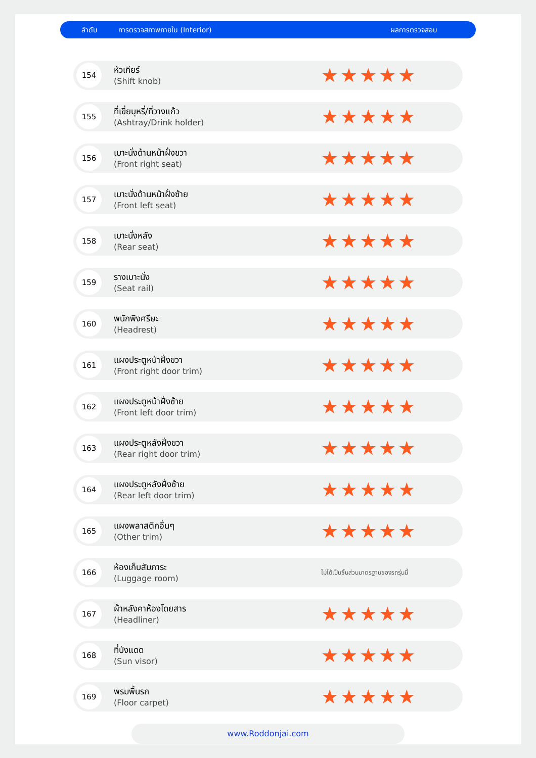ลำดับ การตรวจสภาพภายใน (Interior) ผลการตรวจสอบ
| 154 | หัวเกียร์ (Shift knob) | ★★★★★ |
| 155 | ที่เขี่ยบุหรี่/ที่วางแก้ว (Ashtray/Drink holder) | ★★★★★ |
| 156 | เบาะนั่งด้านหน้าฝั่งขวา (Front right seat) | ★★★★★ |
| 157 | เบาะนั่งด้านหน้าฝั่งซ้าย (Front left seat) | ★★★★★ |
| 158 | เบาะนั่งหลัง (Rear seat) | ★★★★★ |
| 159 | รางเบาะนั่ง (Seat rail) | ★★★★★ |
| 160 | พนักพิงศรีษะ (Headrest) | ★★★★★ |
| 161 | แผงประตูหน้าฝั่งขวา (Front right door trim) | ★★★★★ |
| 162 | แผงประตูหน้าฝั่งซ้าย (Front left door trim) | ★★★★★ |
| 163 | แผงประตูหลังฝั่งขวา (Rear right door trim) | ★★★★★ |
| 164 | แผงประตูหลังฝั่งซ้าย (Rear left door trim) | ★★★★★ |
| 165 | แผงพลาสติกอื่นๆ (Other trim) | ★★★★★ |
| 166 | ห้องเก็บสัมภาระ (Luggage room) | ไม่ได้เป็นชิ้นส่วนมาตรฐานของรถรุ่นนี้ |
| 167 | ผ้าหลังคาห้องโดยสาร (Headliner) | ★★★★★ |
| 168 | ที่บังแดด (Sun visor) | ★★★★★ |
| 169 | พรมพื้นรถ (Floor carpet) | ★★★★★ |
www.Roddonjai.com